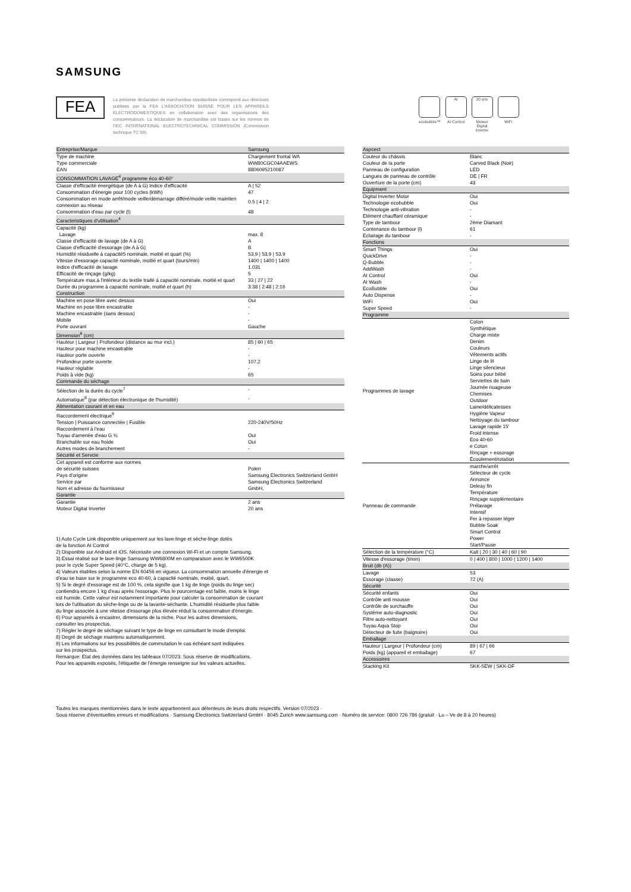SAMSUNG
FEA
La présente déclaration de marchandise standardisée correspond aux directives publiées par la FEA L'ASSOCIATION SUISSE POUR LES APPAREILS ELECTRODOMESTIQUES en collaboration avec des organisations des consommateurs. La déclaration de marchandise est basée sur les normes de l'IEC INTERNATIONAL ELECTROTECHNICAL COMMISSION (Commission technique TC 59).
ecobubble™
AI
AI Control
20 ans
Moteur
Digital
Inverter
WiFi
| Entreprise/Marque | Samsung |
| Type de machine | Chargement frontal WA |
| Type commerciale | WW80CGC04AAEWS |
| EAN | 8806095210087 |
| CONSOMMATION LAVAGE<sup>4</sup> programme éco 40-60° | |
| Classe d'efficacité énergétique (de A à G) Indice d'efficacité | A / 52 |
| Consommation d'énergie pour 100 cycles (kWh) | 47 |
| Consommation en mode arrêt/mode veille/démarrage différé/mode veille maintien connexion au réseau | 0.5 / 4 / 2 |
| Consommation d'eau par cycle (l) | 48 |
| Caracteristiques d'utilisation<sup>4</sup> | |
| Capacité (kg) | |
| Lavage | max. 8 |
| Classe d'efficacité de lavage (de A à G) | A |
| Classe d'efficacité d'essorage (de A à G) | B |
| Humidité résiduelle à capacité5 nominale, moitié et quart (%) | 53.9 / 53.9 / 53.9 |
| Vitesse d'essorage capacité nominale, moitié et quart (tours/min) | 1400 / 1400 / 1400 |
| Indice d'efficacité de lavage | 1.031 |
| Efficacité de rinçage (g/kg) | 5 |
| Température max.à l'intérieur du textile traité à capacité nominale, moitié et quart | 33 / 27 / 22 |
| Durée du programme à capacité nominale, moitié et quart (h) | 3:38 / 2:48 / 2:16 |
| Construction | |
| Machine en pose libre avec dessus | Oui |
| Machine en pose libre encastrable | - |
| Machine encastrable (sans dessus) | - |
| Mobile | - |
| Porte ouvrant | Gauche |
| Dimension<sup>6</sup> (cm) | |
| Hauteur / Largeur / Profondeur (distance au mur incl.) | 85 / 60 / 65 |
| Hauteur pour machine encastrable | - |
| Hauteur porte ouverte | - |
| Profondeur porte ouverte | 107.2 |
| Hauteur réglable | - |
| Poids à vide (kg) | 65 |
| Commande du séchage | |
| Sélection de la durée du cycle<sup>7</sup> | - |
| Automatique<sup>8</sup> (par détection électronique de l'humidité) | - |
| Alimentation courant et en eau | |
| Raccordement électrique<sup>9</sup> | |
| Tension / Puissance connectée / Fusible | 220-240V/50Hz |
| Raccordement à l'eau | |
| Tuyau d'amenée d'eau G ¾ | Oui |
| Branchable sur eau froide | Oui |
| Autres modes de branchement | - |
| Sécurité et Servcie | |
| Cet appareil est conforme aux normes | |
| de sécurité suisses | Polen |
| Pays d'origine | Samsung Electronics Switzerland GmbH |
| Service par | Samsung Electronics Switzerland |
| Nom et adresse du fournisseur | GmbH, |
| Garantie | |
| Garantie | 2 ans |
| Moteur Digital Inverter | 20 ans |
1) Auto Cycle Link disponible uniquement sur les lave-linge et sèche-linge dotés
de la fonction AI Control
2) Disponible sur Android et iOS. Nécessite une connexion Wi-Fi et un compte Samsung.
3) Essai réalisé sur le lave-linge Samsung WW6800M en comparaison avec le WW6500K
pour le cycle Super Speed (40°C, charge de 5 kg).
4) Valeurs établies selon la norme EN 60456 en vigueur. La consommation annuelle d'énergie et
d'eau se base sur le programme eco 40-60, à capacité nominale, moitié, quart.
5) Si le degré d'essorage est de 100 %, cela signifie que 1 kg de linge (poids du linge sec)
contiendra encore 1 kg d'eau après l'essorage. Plus le pourcentage est faible, moins le linge
est humide. Cette valeur est notamment importante pour calculer la consommation de courant
lors de l'utilisation du sèche-linge ou de la lavante-séchante. L'humidité résiduelle plus faible
du linge associée à une vitesse d'essorage plus élevée réduit la consommation d'énergie.
6) Pour appareils à encastrer, dimensions de la niche. Pour les autres dimensions,
consulter les prospectus.
7) Régler le degré de séchage suivant le type de linge en consultant le mode d'emploi.
8) Degré de séchage maintenu automatiquement.
9) Les informations sur les possibilités de commutation le cas échéant sont indiquées
sur les prospectus.
Remarque: Etat des données dans les tableaux 07/2023. Sous réserve de modifications.
Pour les appareils exposés, l'étiquette de l'énergie renseigne sur les valeurs actuelles.
| Aspcect | |
| Couleur du châssis | Blanc |
| Couleur de la porte | Carved Black (Noir) |
| Panneau de configuration | LED |
| Langues de panneau de contrôle | DE / FR |
| Ouverture de la porte (cm) | 43 |
| Equipment | |
| Digital Inverter Motor | Oui |
| Technologie ecobubble | Oui |
| Technologie anti-vibration | - |
| Elément chauffant céramique | - |
| Type de tambour | 2ème Diamant |
| Contenance du tambour (l) | 61 |
| Eclairage du tambour | - |
| Fonctions | |
| Smart Things | Oui |
| QuickDrive | - |
| Q-Bubble | - |
| AddWash | - |
| AI Control | Oui |
| AI Wash | - |
| EcoBubble | Oui |
| Auto Dispense | - |
| WiFi | Oui |
| Super Speed | - |
| Programme | |
| Programmes de lavage | Coton Synthétique Charge mixte Denim Couleurs Vêtements actifs Linge de lit Linge silencieux Soins pour bébé Serviettes de bain Journée nuageuse Chemises Outdoor Laine/délicatesses Hygiène Vapeur Nettoyage du tambour Lavage rapide 15' Froid intense Eco 40-60 e Coton Rinçage + essorage Écoulement/rotation |
| Panneau de commande | marche/arrêt Sélecteur de cycle Annonce Deleay fin Température Rinçage supplémentaire Prélavage Intensif Fer à repasser léger Bubble Soak Smart Control Power Start/Pause |
| Sélection de la température (°C) | Kalt / 20 / 30 / 40 / 60 / 90 |
| Vitesse d'essorage (t/min) | 0 / 400 / 800 / 1000 / 1200 / 1400 |
| Bruit (db (A)) | |
| Lavage | 53 |
| Essorage (classe) | 72 (A) |
| Sécurité | |
| Sécurité enfants | Oui |
| Contrôle anti mousse | Oui |
| Contrôle de surchauffe | Oui |
| Système auto-diagnostic | Oui |
| Filtre auto-nettoyant | Oui |
| Tuyau Aqua Stop | Oui |
| Détecteur de fuite (baignoire) | Oui |
| Emballage | |
| Hauteur / Largeur / Profondeur (cm) | 89 / 67 / 66 |
| Poids (kg) (appareil et emballage) | 67 |
| Accessoires | |
| Stacking Kit | SKK-5EW / SKK-DF |
Toutes les marques mentionnées dans le texte appartiennent aux détenteurs de leurs droits respectifs. Version 07/2023 ·
Sous réserve d'éventuelles erreurs et modifications · Samsung Electronics Switzerland GmbH · 8045 Zurich www.samsung.com · Numéro de service: 0800 726 786 (gratuit · Lu – Ve de 8 à 20 heures)